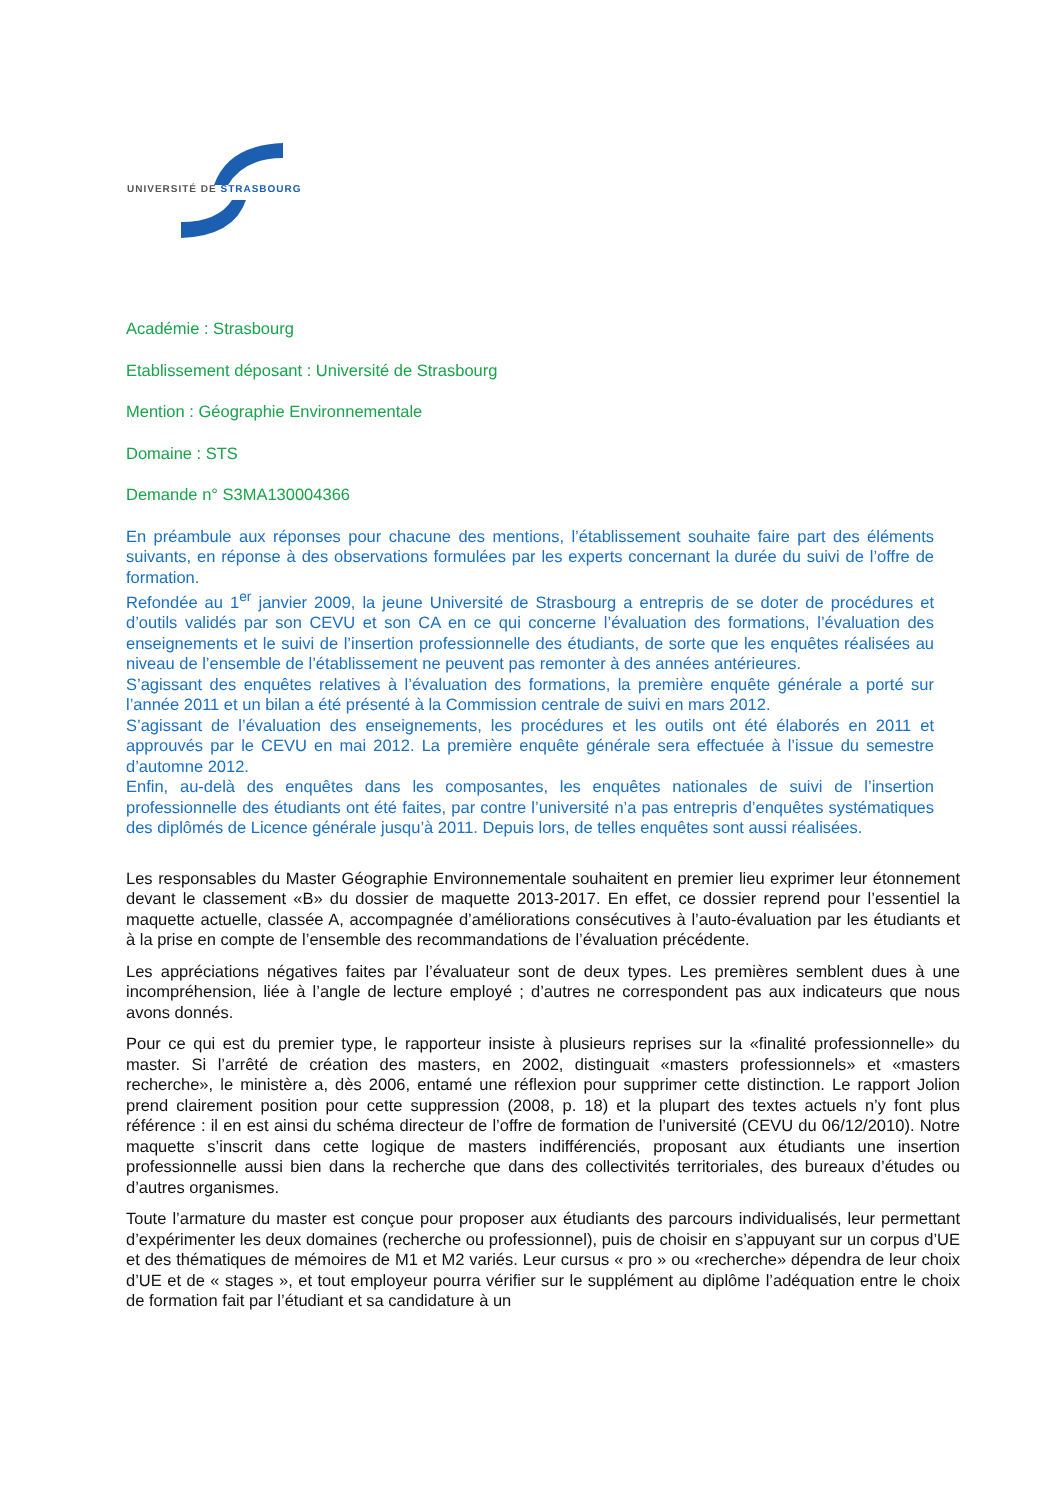UNIVERSITÉ DE STRASBOURG
Académie : Strasbourg
Etablissement déposant : Université de Strasbourg
Mention : Géographie Environnementale
Domaine : STS
Demande n° S3MA130004366
En préambule aux réponses pour chacune des mentions, l’établissement souhaite faire part des éléments suivants, en réponse à des observations formulées par les experts concernant la durée du suivi de l’offre de formation.
Refondée au 1<sup>er</sup> janvier 2009, la jeune Université de Strasbourg a entrepris de se doter de procédures et d’outils validés par son CEVU et son CA en ce qui concerne l’évaluation des formations, l’évaluation des enseignements et le suivi de l’insertion professionnelle des étudiants, de sorte que les enquêtes réalisées au niveau de l’ensemble de l’établissement ne peuvent pas remonter à des années antérieures.
S’agissant des enquêtes relatives à l’évaluation des formations, la première enquête générale a porté sur l’année 2011 et un bilan a été présenté à la Commission centrale de suivi en mars 2012.
S’agissant de l’évaluation des enseignements, les procédures et les outils ont été élaborés en 2011 et approuvés par le CEVU en mai 2012. La première enquête générale sera effectuée à l’issue du semestre d’automne 2012.
Enfin, au-delà des enquêtes dans les composantes, les enquêtes nationales de suivi de l’insertion professionnelle des étudiants ont été faites, par contre l’université n’a pas entrepris d’enquêtes systématiques des diplômés de Licence générale jusqu’à 2011. Depuis lors, de telles enquêtes sont aussi réalisées.
Les responsables du Master Géographie Environnementale souhaitent en premier lieu exprimer leur étonnement devant le classement «B» du dossier de maquette 2013-2017. En effet, ce dossier reprend pour l’essentiel la maquette actuelle, classée A, accompagnée d’améliorations consécutives à l’auto-évaluation par les étudiants et à la prise en compte de l’ensemble des recommandations de l’évaluation précédente.
Les appréciations négatives faites par l’évaluateur sont de deux types. Les premières semblent dues à une incompréhension, liée à l’angle de lecture employé ; d’autres ne correspondent pas aux indicateurs que nous avons donnés.
Pour ce qui est du premier type, le rapporteur insiste à plusieurs reprises sur la «finalité professionnelle» du master. Si l’arrêté de création des masters, en 2002, distinguait «masters professionnels» et «masters recherche», le ministère a, dès 2006, entamé une réflexion pour supprimer cette distinction. Le rapport Jolion prend clairement position pour cette suppression (2008, p. 18) et la plupart des textes actuels n’y font plus référence : il en est ainsi du schéma directeur de l’offre de formation de l’université (CEVU du 06/12/2010). Notre maquette s’inscrit dans cette logique de masters indifférenciés, proposant aux étudiants une insertion professionnelle aussi bien dans la recherche que dans des collectivités territoriales, des bureaux d’études ou d’autres organismes.
Toute l’armature du master est conçue pour proposer aux étudiants des parcours individualisés, leur permettant d’expérimenter les deux domaines (recherche ou professionnel), puis de choisir en s’appuyant sur un corpus d’UE et des thématiques de mémoires de M1 et M2 variés. Leur cursus « pro » ou «recherche» dépendra de leur choix d’UE et de « stages », et tout employeur pourra vérifier sur le supplément au diplôme l’adéquation entre le choix de formation fait par l’étudiant et sa candidature à un